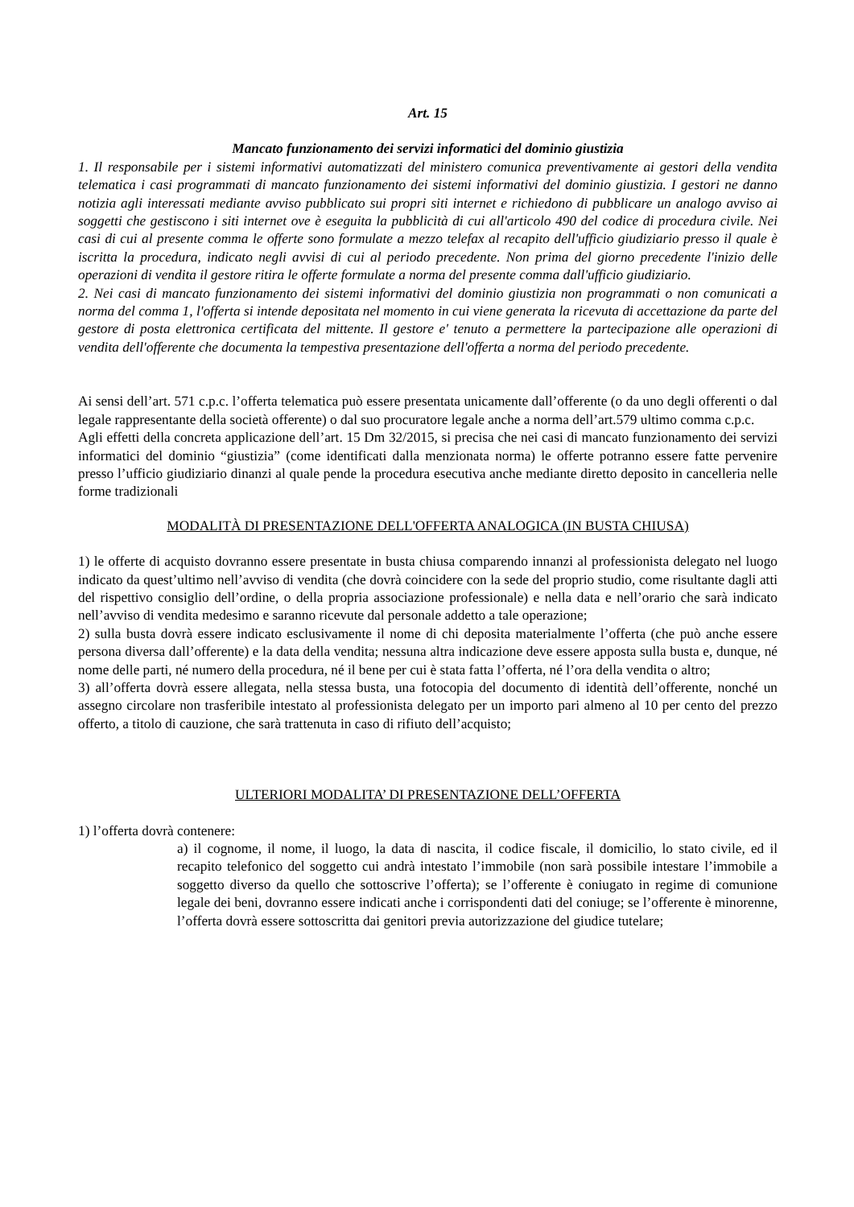Art. 15
Mancato funzionamento dei servizi informatici del dominio giustizia
1. Il responsabile per i sistemi informativi automatizzati del ministero comunica preventivamente ai gestori della vendita telematica i casi programmati di mancato funzionamento dei sistemi informativi del dominio giustizia. I gestori ne danno notizia agli interessati mediante avviso pubblicato sui propri siti internet e richiedono di pubblicare un analogo avviso ai soggetti che gestiscono i siti internet ove è eseguita la pubblicità di cui all'articolo 490 del codice di procedura civile. Nei casi di cui al presente comma le offerte sono formulate a mezzo telefax al recapito dell'ufficio giudiziario presso il quale è iscritta la procedura, indicato negli avvisi di cui al periodo precedente. Non prima del giorno precedente l'inizio delle operazioni di vendita il gestore ritira le offerte formulate a norma del presente comma dall'ufficio giudiziario.
2. Nei casi di mancato funzionamento dei sistemi informativi del dominio giustizia non programmati o non comunicati a norma del comma 1, l'offerta si intende depositata nel momento in cui viene generata la ricevuta di accettazione da parte del gestore di posta elettronica certificata del mittente. Il gestore e' tenuto a permettere la partecipazione alle operazioni di vendita dell'offerente che documenta la tempestiva presentazione dell'offerta a norma del periodo precedente.
Ai sensi dell’art. 571 c.p.c. l’offerta telematica può essere presentata unicamente dall’offerente (o da uno degli offerenti o dal legale rappresentante della società offerente) o dal suo procuratore legale anche a norma dell’art.579 ultimo comma c.p.c.
Agli effetti della concreta applicazione dell’art. 15 Dm 32/2015, si precisa che nei casi di mancato funzionamento dei servizi informatici del dominio “giustizia” (come identificati dalla menzionata norma) le offerte potranno essere fatte pervenire presso l’ufficio giudiziario dinanzi al quale pende la procedura esecutiva anche mediante diretto deposito in cancelleria nelle forme tradizionali
MODALITÀ DI PRESENTAZIONE DELL'OFFERTA ANALOGICA (IN BUSTA CHIUSA)
1) le offerte di acquisto dovranno essere presentate in busta chiusa comparendo innanzi al professionista delegato nel luogo indicato da quest’ultimo nell’avviso di vendita (che dovrà coincidere con la sede del proprio studio, come risultante dagli atti del rispettivo consiglio dell’ordine, o della propria associazione professionale) e nella data e nell’orario che sarà indicato nell’avviso di vendita medesimo e saranno ricevute dal personale addetto a tale operazione;
2) sulla busta dovrà essere indicato esclusivamente il nome di chi deposita materialmente l’offerta (che può anche essere persona diversa dall’offerente) e la data della vendita; nessuna altra indicazione deve essere apposta sulla busta e, dunque, né nome delle parti, né numero della procedura, né il bene per cui è stata fatta l’offerta, né l’ora della vendita o altro;
3) all’offerta dovrà essere allegata, nella stessa busta, una fotocopia del documento di identità dell’offerente, nonché un assegno circolare non trasferibile intestato al professionista delegato per un importo pari almeno al 10 per cento del prezzo offerto, a titolo di cauzione, che sarà trattenuta in caso di rifiuto dell’acquisto;
ULTERIORI MODALITA’ DI PRESENTAZIONE DELL’OFFERTA
1) l’offerta dovrà contenere:
a) il cognome, il nome, il luogo, la data di nascita, il codice fiscale, il domicilio, lo stato civile, ed il recapito telefonico del soggetto cui andrà intestato l’immobile (non sarà possibile intestare l’immobile a soggetto diverso da quello che sottoscrive l’offerta); se l’offerente è coniugato in regime di comunione legale dei beni, dovranno essere indicati anche i corrispondenti dati del coniuge; se l’offerente è minorenne, l’offerta dovrà essere sottoscritta dai genitori previa autorizzazione del giudice tutelare;